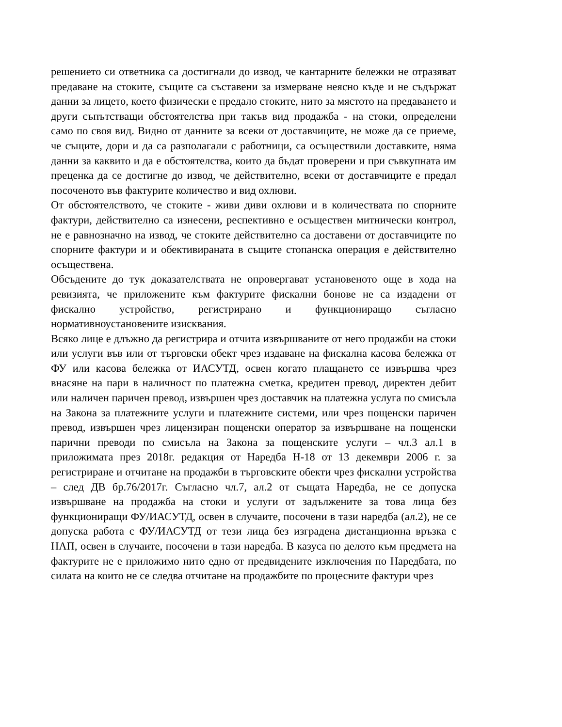решението си ответника са достигнали до извод, че кантарните бележки не отразяват предаване на стоките, същите са съставени за измерване неясно къде и не съдържат данни за лицето, което физически е предало стоките, нито за мястото на предаването и други съпътстващи обстоятелства при такъв вид продажба - на стоки, определени само по своя вид. Видно от данните за всеки от доставчиците, не може да се приеме, че същите, дори и да са разполагали с работници, са осъществили доставките, няма данни за каквито и да е обстоятелства, които да бъдат проверени и при съвкупната им преценка да се достигне до извод, че действително, всеки от доставчиците е предал посоченото във фактурите количество и вид охлюви.
От обстоятелството, че стоките - живи диви охлюви и в количествата по спорните фактури, действително са изнесени, респективно е осъществен митнически контрол, не е равнозначно на извод, че стоките действително са доставени от доставчиците по спорните фактури и и обективираната в същите стопанска операция е действително осъществена.
Обсъдените до тук доказателствата не опровергават установеното още в хода на ревизията, че приложените към фактурите фискални бонове не са издадени от фискално устройство, регистрирано и функциониращо съгласно нормативноустановените изисквания.
Всяко лице е длъжно да регистрира и отчита извършваните от него продажби на стоки или услуги във или от търговски обект чрез издаване на фискална касова бележка от ФУ или касова бележка от ИАСУТД, освен когато плащането се извършва чрез внасяне на пари в наличност по платежна сметка, кредитен превод, директен дебит или наличен паричен превод, извършен чрез доставчик на платежна услуга по смисъла на Закона за платежните услуги и платежните системи, или чрез пощенски паричен превод, извършен чрез лицензиран пощенски оператор за извършване на пощенски парични преводи по смисъла на Закона за пощенските услуги – чл.3 ал.1 в приложимата през 2018г. редакция от Наредба Н-18 от 13 декември 2006 г. за регистриране и отчитане на продажби в търговските обекти чрез фискални устройства – след ДВ бр.76/2017г. Съгласно чл.7, ал.2 от същата Наредба, не се допуска извършване на продажба на стоки и услуги от задължените за това лица без функциониращи ФУ/ИАСУТД, освен в случаите, посочени в тази наредба (ал.2), не се допуска работа с ФУ/ИАСУТД от тези лица без изградена дистанционна връзка с НАП, освен в случаите, посочени в тази наредба. В казуса по делото към предмета на фактурите не е приложимо нито едно от предвидените изключения по Наредбата, по силата на които не се следва отчитане на продажбите по процесните фактури чрез